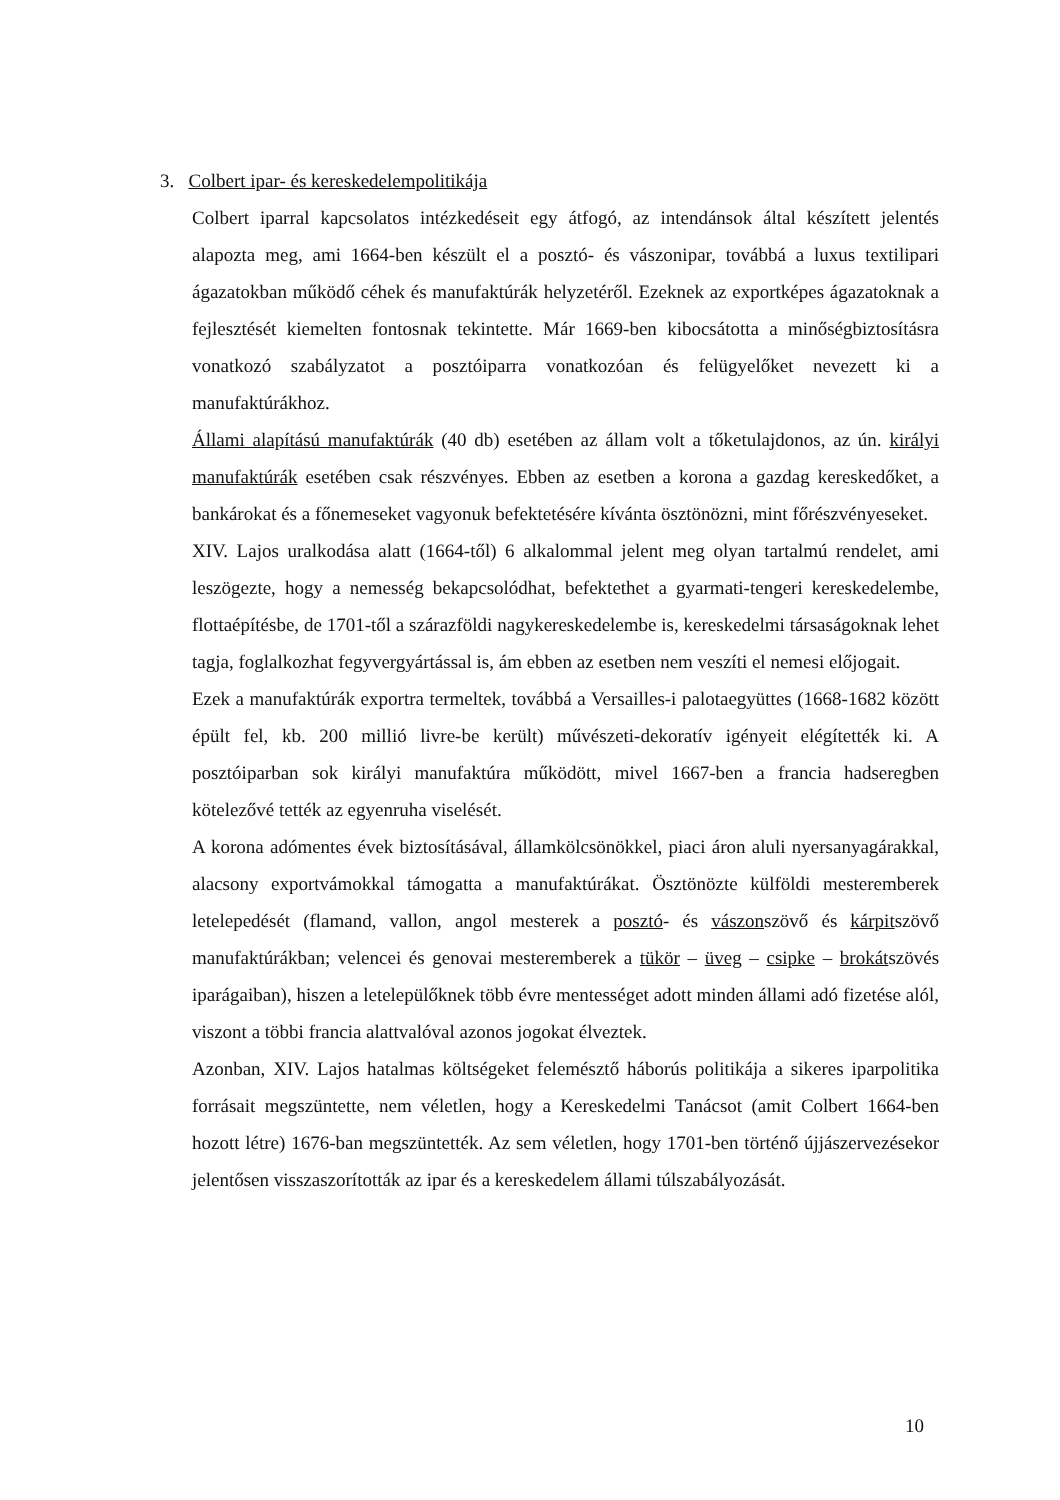3. Colbert ipar- és kereskedelempolitikája
Colbert iparral kapcsolatos intézkedéseit egy átfogó, az intendánsok által készített jelentés alapozta meg, ami 1664-ben készült el a posztó- és vászonipar, továbbá a luxus textilipari ágazatokban működő céhek és manufaktúrák helyzetéről. Ezeknek az exportképes ágazatoknak a fejlesztését kiemelten fontosnak tekintette. Már 1669-ben kibocsátotta a minőségbiztosításra vonatkozó szabályzatot a posztóiparra vonatkozóan és felügyelőket nevezett ki a manufaktúrákhoz.
Állami alapítású manufaktúrák (40 db) esetében az állam volt a tőketulajdonos, az ún. királyi manufaktúrák esetében csak részvényes. Ebben az esetben a korona a gazdag kereskedőket, a bankárokat és a főnemeseket vagyonuk befektetésére kívánta ösztönözni, mint főrészvényeseket.
XIV. Lajos uralkodása alatt (1664-től) 6 alkalommal jelent meg olyan tartalmú rendelet, ami leszögezte, hogy a nemesség bekapcsolódhat, befektethet a gyarmati-tengeri kereskedelembe, flottaépítésbe, de 1701-től a szárazföldi nagykereskedelembe is, kereskedelmi társaságoknak lehet tagja, foglalkozhat fegyvergyártással is, ám ebben az esetben nem veszíti el nemesi előjogait.
Ezek a manufaktúrák exportra termeltek, továbbá a Versailles-i palotaegyüttes (1668-1682 között épült fel, kb. 200 millió livre-be került) művészeti-dekoratív igényeit elégítették ki. A posztóiparban sok királyi manufaktúra működött, mivel 1667-ben a francia hadseregben kötelezővé tették az egyenruha viselését.
A korona adómentes évek biztosításával, államkölcsönökkel, piaci áron aluli nyersanyagárakkal, alacsony exportvámokkal támogatta a manufaktúrákat. Ösztönözte külföldi mesteremberek letelepedését (flamand, vallon, angol mesterek a posztó- és vászonszövő és kárpitszövő manufaktúrákban; velencei és genovai mesteremberek a tükör – üveg – csipke – brokátszövés iparágaiban), hiszen a letelepülőknek több évre mentességet adott minden állami adó fizetése alól, viszont a többi francia alattvalóval azonos jogokat élveztek.
Azonban, XIV. Lajos hatalmas költségeket felemésztő háborús politikája a sikeres iparpolitika forrásait megszüntette, nem véletlen, hogy a Kereskedelmi Tanácsot (amit Colbert 1664-ben hozott létre) 1676-ban megszüntették. Az sem véletlen, hogy 1701-ben történő újjászervezésekor jelentősen visszaszorították az ipar és a kereskedelem állami túlszabályozását.
10